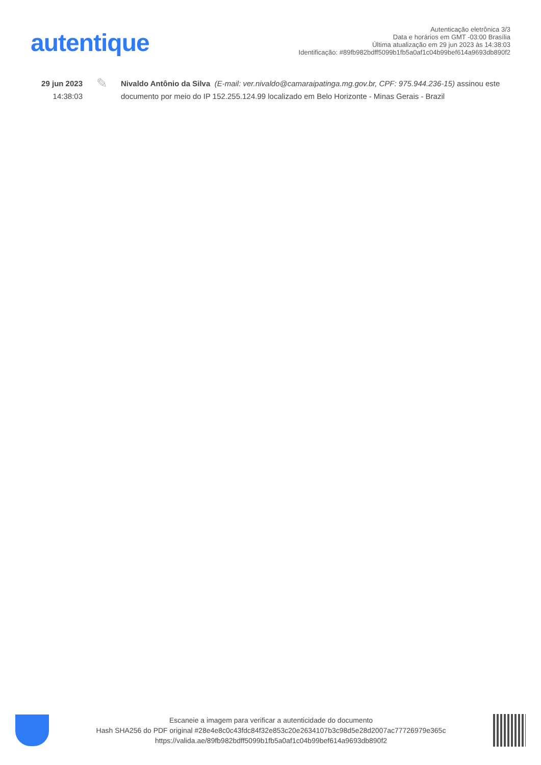autentique
Autenticação eletrônica 3/3
Data e horários em GMT -03:00 Brasília
Última atualização em 29 jun 2023 às 14:38:03
Identificação: #89fb982bdff5099b1fb5a0af1c04b99bef614a9693db890f2
29 jun 2023
14:38:03
✎
Nivaldo Antônio da Silva (E-mail: ver.nivaldo@camaraipatinga.mg.gov.br, CPF: 975.944.236-15) assinou este documento por meio do IP 152.255.124.99 localizado em Belo Horizonte - Minas Gerais - Brazil
Escaneie a imagem para verificar a autenticidade do documento
Hash SHA256 do PDF original #28e4e8c0c43fdc84f32e853c20e2634107b3c98d5e28d2007ac77726979e365c
https://valida.ae/89fb982bdff5099b1fb5a0af1c04b99bef614a9693db890f2